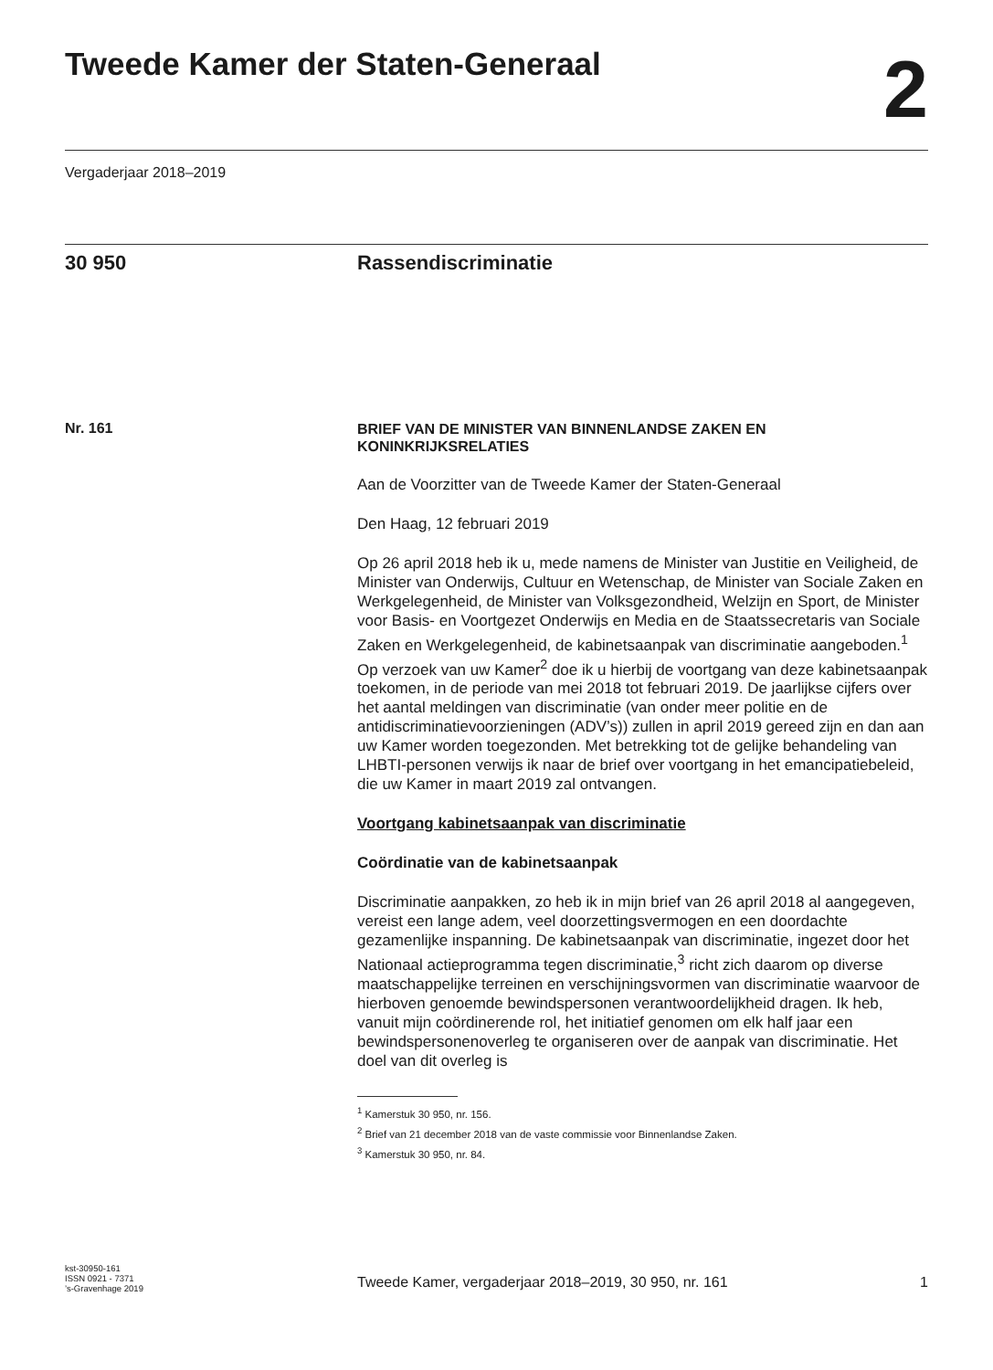Tweede Kamer der Staten-Generaal
2
Vergaderjaar 2018–2019
30 950 Rassendiscriminatie
Nr. 161
BRIEF VAN DE MINISTER VAN BINNENLANDSE ZAKEN EN KONINKRIJKSRELATIES
Aan de Voorzitter van de Tweede Kamer der Staten-Generaal
Den Haag, 12 februari 2019
Op 26 april 2018 heb ik u, mede namens de Minister van Justitie en Veiligheid, de Minister van Onderwijs, Cultuur en Wetenschap, de Minister van Sociale Zaken en Werkgelegenheid, de Minister van Volksgezondheid, Welzijn en Sport, de Minister voor Basis- en Voortgezet Onderwijs en Media en de Staatssecretaris van Sociale Zaken en Werkgelegenheid, de kabinetsaanpak van discriminatie aangeboden.<sup>1</sup> Op verzoek van uw Kamer<sup>2</sup> doe ik u hierbij de voortgang van deze kabinetsaanpak toekomen, in de periode van mei 2018 tot februari 2019. De jaarlijkse cijfers over het aantal meldingen van discriminatie (van onder meer politie en de antidiscriminatievoorzieningen (ADV’s)) zullen in april 2019 gereed zijn en dan aan uw Kamer worden toegezonden. Met betrekking tot de gelijke behandeling van LHBTI-personen verwijs ik naar de brief over voortgang in het emancipatiebeleid, die uw Kamer in maart 2019 zal ontvangen.
Voortgang kabinetsaanpak van discriminatie
Coördinatie van de kabinetsaanpak
Discriminatie aanpakken, zo heb ik in mijn brief van 26 april 2018 al aangegeven, vereist een lange adem, veel doorzettingsvermogen en een doordachte gezamenlijke inspanning. De kabinetsaanpak van discrimi­natie, ingezet door het Nationaal actieprogramma tegen discriminatie,<sup>3</sup> richt zich daarom op diverse maatschappelijke terreinen en verschijnings­vormen van discriminatie waarvoor de hierboven genoemde bewindsper­sonen verantwoordelijkheid dragen. Ik heb, vanuit mijn coördinerende rol, het initiatief genomen om elk half jaar een bewindspersonenoverleg te organiseren over de aanpak van discriminatie. Het doel van dit overleg is
<sup>1</sup> Kamerstuk 30 950, nr. 156.
<sup>2</sup> Brief van 21 december 2018 van de vaste commissie voor Binnenlandse Zaken.
<sup>3</sup> Kamerstuk 30 950, nr. 84.
kst-30950-161
ISSN 0921 - 7371
’s-Gravenhage 2019
Tweede Kamer, vergaderjaar 2018–2019, 30 950, nr. 161
1